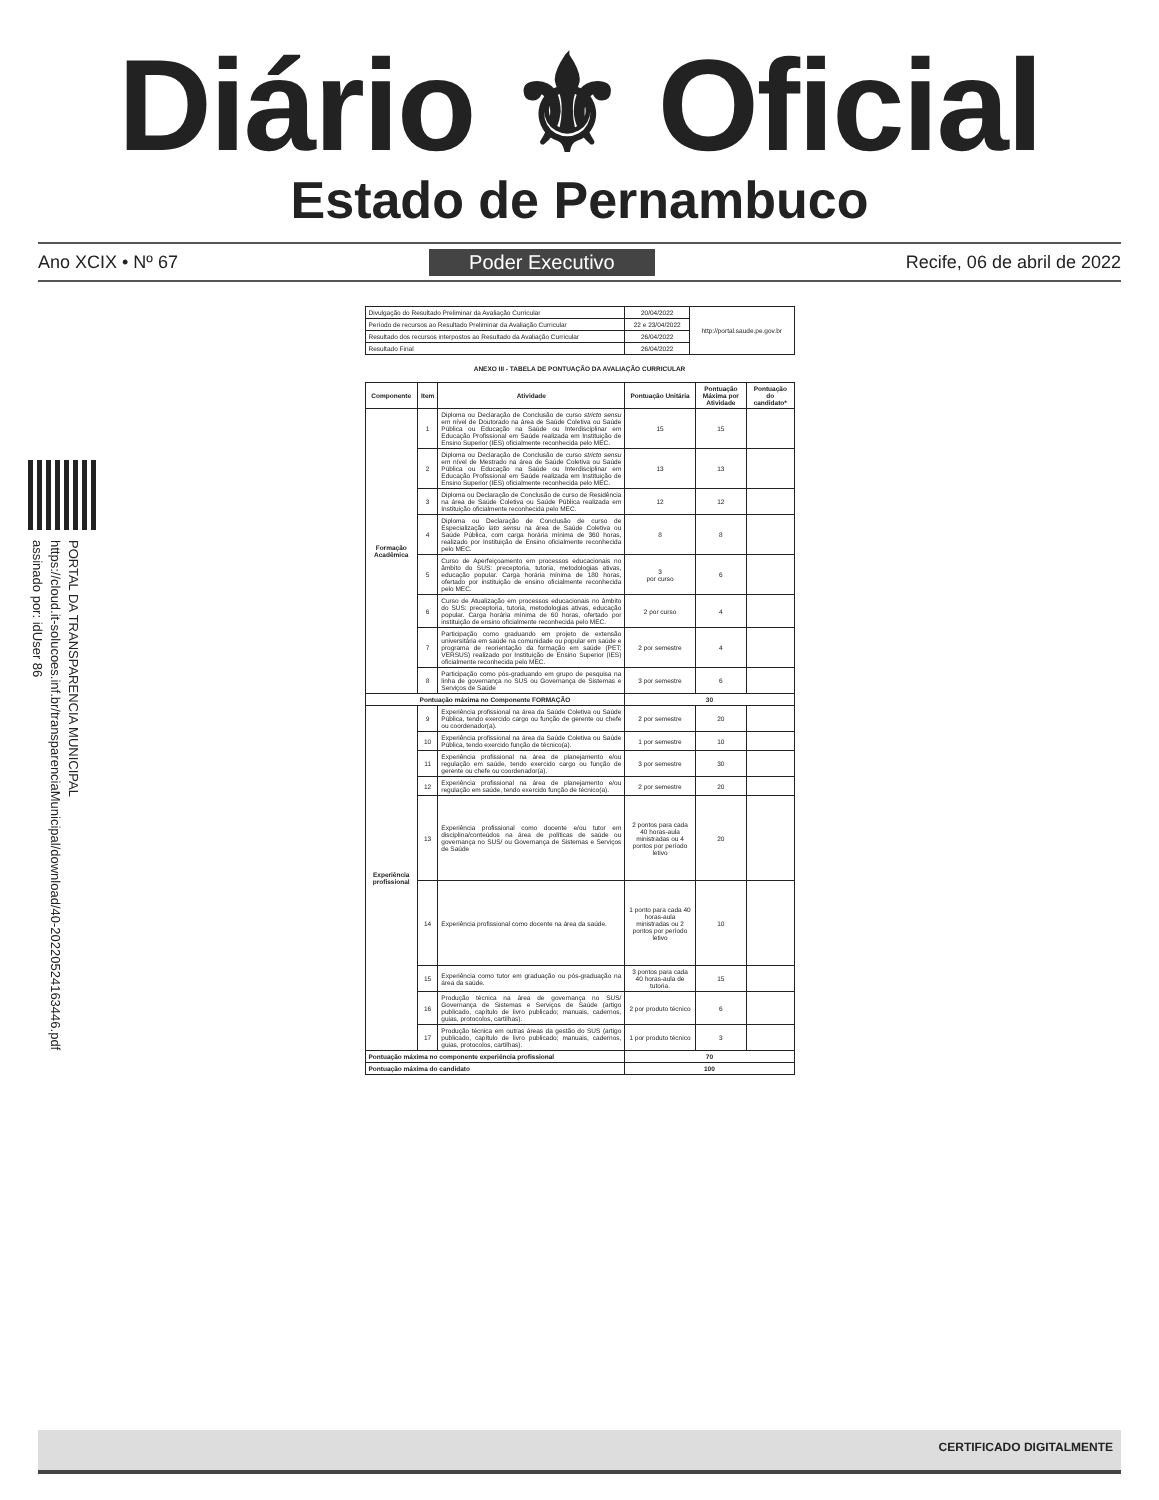Diário ⚜ Oficial
Estado de Pernambuco
Ano XCIX • Nº 67 Poder Executivo Recife, 06 de abril de 2022
PORTAL DA TRANSPARENCIA MUNICIPAL
https://cloud.it-solucoes.inf.br/transparenciaMunicipal/download/40-20220524163446.pdf
assinado por: idUser 86
| Divulgação do Resultado Preliminar da Avaliação Curricular | 20/04/2022 | http://portal.saude.pe.gov.br |
| Período de recursos ao Resultado Preliminar da Avaliação Curricular | 22 e 23/04/2022 | |
| Resultado dos recursos interpostos ao Resultado da Avaliação Curricular | 26/04/2022 | |
| Resultado Final | 26/04/2022 | |
ANEXO III - TABELA DE PONTUAÇÃO DA AVALIAÇÃO CURRICULAR
| Componente | Item | Atividade | Pontuação Unitária | Pontuação Máxima por Atividade | Pontuação do candidato* |
| --- | --- | --- | --- | --- | --- |
| Formação Acadêmica | 1 | Diploma ou Declaração de Conclusão de curso stricto sensu em nível de Doutorado na área de Saúde Coletiva ou Saúde Pública ou Educação na Saúde ou Interdisciplinar em Educação Profissional em Saúde realizada em Instituição de Ensino Superior (IES) oficialmente reconhecida pelo MEC. | 15 | 15 | |
| | 2 | Diploma ou Declaração de Conclusão de curso stricto sensu em nível de Mestrado na área de Saúde Coletiva ou Saúde Pública ou Educação na Saúde ou Interdisciplinar em Educação Profissional em Saúde realizada em Instituição de Ensino Superior (IES) oficialmente reconhecida pelo MEC. | 13 | 13 | |
| | 3 | Diploma ou Declaração de Conclusão de curso de Residência na área de Saúde Coletiva ou Saúde Pública realizada em Instituição oficialmente reconhecida pelo MEC. | 12 | 12 | |
| | 4 | Diploma ou Declaração de Conclusão de curso de Especialização lato sensu na área de Saúde Coletiva ou Saúde Pública, com carga horária mínima de 360 horas, realizado por Instituição de Ensino oficialmente reconhecida pelo MEC. | 8 | 8 | |
| | 5 | Curso de Aperfeiçoamento em processos educacionais no âmbito do SUS: preceptoria, tutoria, metodologias ativas, educação popular. Carga horária mínima de 180 horas, ofertado por instituição de ensino oficialmente reconhecida pelo MEC. | 3 por curso | 6 | |
| | 6 | Curso de Atualização em processos educacionais no âmbito do SUS: preceptoria, tutoria, metodologias ativas, educação popular. Carga horária mínima de 60 horas, ofertado por instituição de ensino oficialmente reconhecida pelo MEC. | 2 por curso | 4 | |
| | 7 | Participação como graduando em projeto de extensão universitária em saúde na comunidade ou popular em saúde e programa de reorientação da formação em saúde (PET; VERSUS) realizado por Instituição de Ensino Superior (IES) oficialmente reconhecida pelo MEC. | 2 por semestre | 4 | |
| | 8 | Participação como pós-graduando em grupo de pesquisa na linha de governança no SUS ou Governança de Sistemas e Serviços de Saúde | 3 por semestre | 6 | |
| Pontuação máxima no Componente FORMAÇÃO | | | 30 | | |
| Experiência profissional | 9 | Experiência profissional na área da Saúde Coletiva ou Saúde Pública, tendo exercido cargo ou função de gerente ou chefe ou coordenador(a). | 2 por semestre | 20 | |
| | 10 | Experiência profissional na área da Saúde Coletiva ou Saúde Pública, tendo exercido função de técnico(a). | 1 por semestre | 10 | |
| | 11 | Experiência profissional na área de planejamento e/ou regulação em saúde, tendo exercido cargo ou função de gerente ou chefe ou coordenador(a). | 3 por semestre | 30 | |
| | 12 | Experiência profissional na área de planejamento e/ou regulação em saúde, tendo exercido função de técnico(a). | 2 por semestre | 20 | |
| | 13 | Experiência profissional como docente e/ou tutor em disciplina/conteúdos na área de políticas de saúde ou governança no SUS/ ou Governança de Sistemas e Serviços de Saúde | 2 pontos para cada 40 horas-aula ministradas ou 4 pontos por período letivo | 20 | |
| | 14 | Experiência profissional como docente na área da saúde. | 1 ponto para cada 40 horas-aula ministradas ou 2 pontos por período letivo | 10 | |
| | 15 | Experiência como tutor em graduação ou pós-graduação na área da saúde. | 3 pontos para cada 40 horas-aula de tutoria. | 15 | |
| | 16 | Produção técnica na área de governança no SUS/ Governança de Sistemas e Serviços de Saúde (artigo publicado, capítulo de livro publicado; manuais, cadernos, guias, protocolos, cartilhas). | 2 por produto técnico | 6 | |
| | 17 | Produção técnica em outras áreas da gestão do SUS (artigo publicado, capítulo de livro publicado; manuais, cadernos, guias, protocolos, cartilhas). | 1 por produto técnico | 3 | |
| Pontuação máxima no componente experiência profissional | | | 70 | | |
| Pontuação máxima do candidato | | | 100 | | |
CERTIFICADO DIGITALMENTE